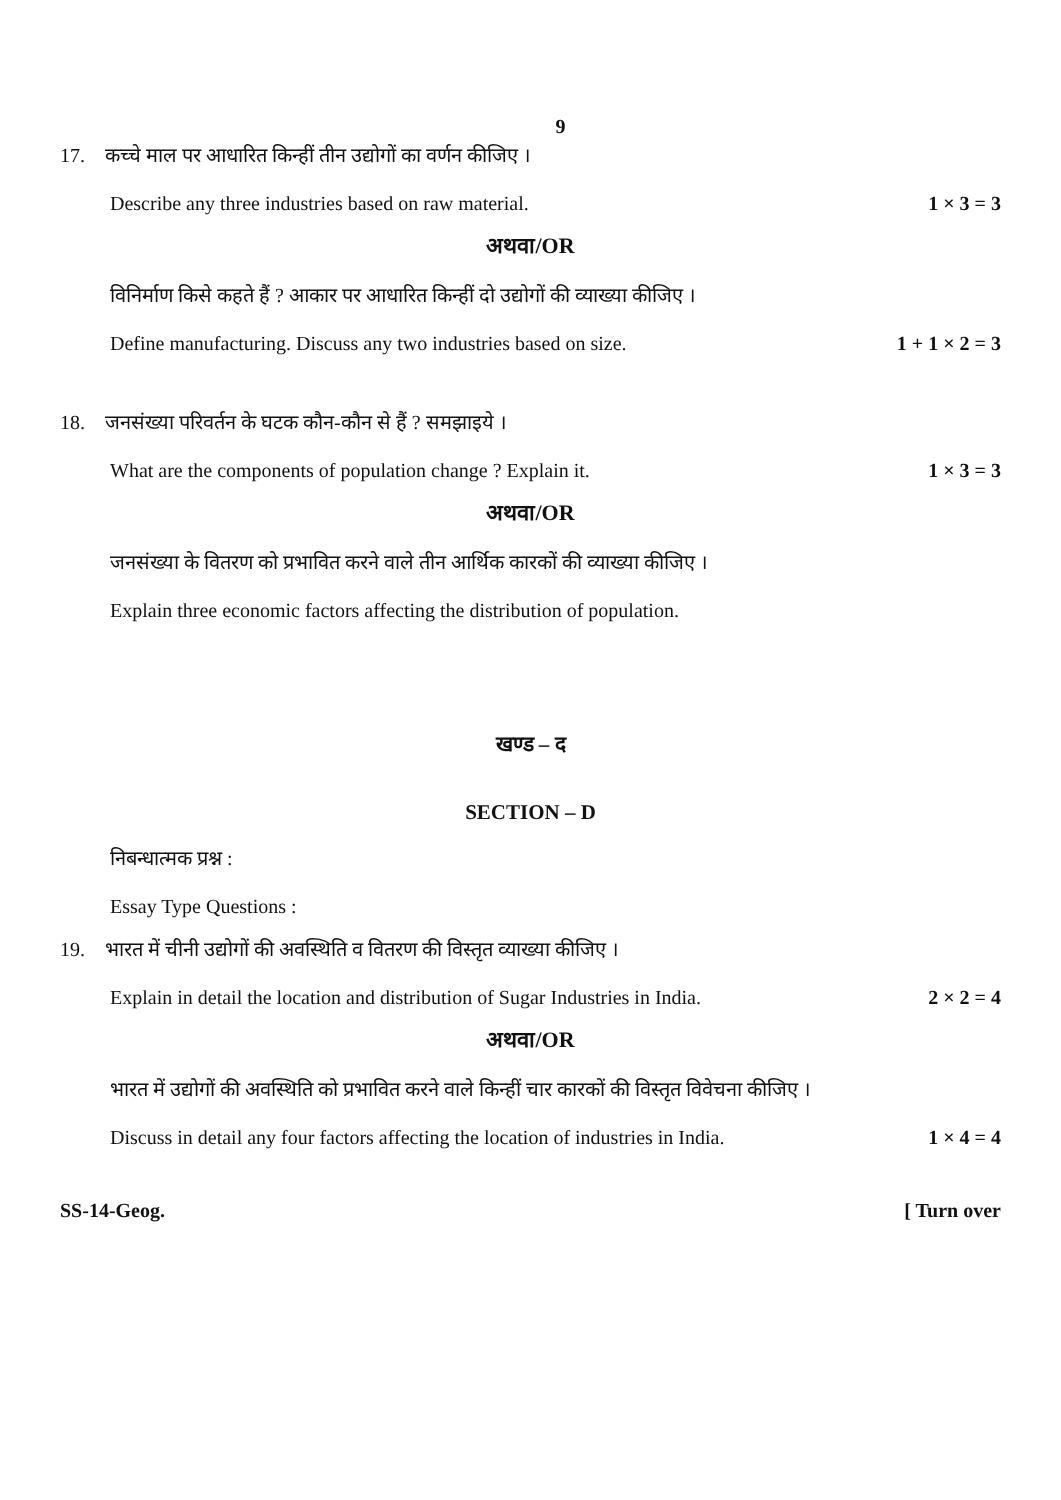9
17. कच्चे माल पर आधारित किन्हीं तीन उद्योगों का वर्णन कीजिए ।
Describe any three industries based on raw material. 1 × 3 = 3
अथवा/OR
विनिर्माण किसे कहते हैं ? आकार पर आधारित किन्हीं दो उद्योगों की व्याख्या कीजिए ।
Define manufacturing. Discuss any two industries based on size. 1 + 1 × 2 = 3
18. जनसंख्या परिवर्तन के घटक कौन-कौन से हैं ? समझाइये ।
What are the components of population change ? Explain it. 1 × 3 = 3
अथवा/OR
जनसंख्या के वितरण को प्रभावित करने वाले तीन आर्थिक कारकों की व्याख्या कीजिए ।
Explain three economic factors affecting the distribution of population.
खण्ड – द
SECTION – D
निबन्धात्मक प्रश्न :
Essay Type Questions :
19. भारत में चीनी उद्योगों की अवस्थिति व वितरण की विस्तृत व्याख्या कीजिए ।
Explain in detail the location and distribution of Sugar Industries in India. 2 × 2 = 4
अथवा/OR
भारत में उद्योगों की अवस्थिति को प्रभावित करने वाले किन्हीं चार कारकों की विस्तृत विवेचना कीजिए ।
Discuss in detail any four factors affecting the location of industries in India. 1 × 4 = 4
SS-14-Geog. [ Turn over